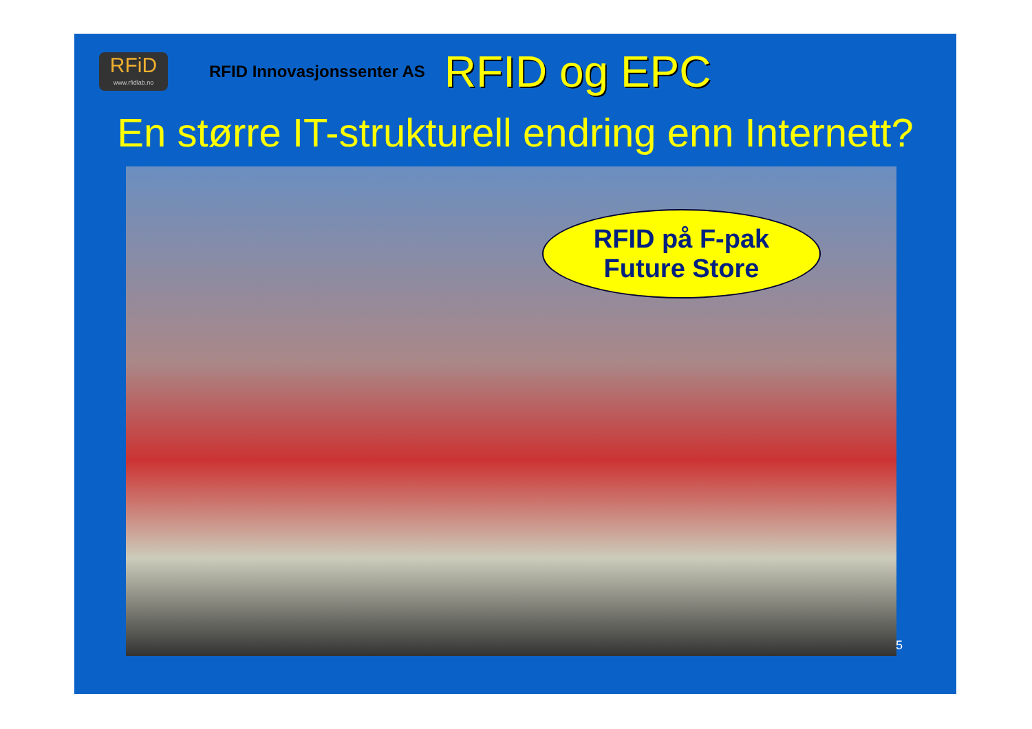RFiD
www.rfidlab.no
RFID Innovasjonssenter AS
RFID og EPC
En større IT-strukturell endring enn Internett?
RFID på F-pak
Future Store
5